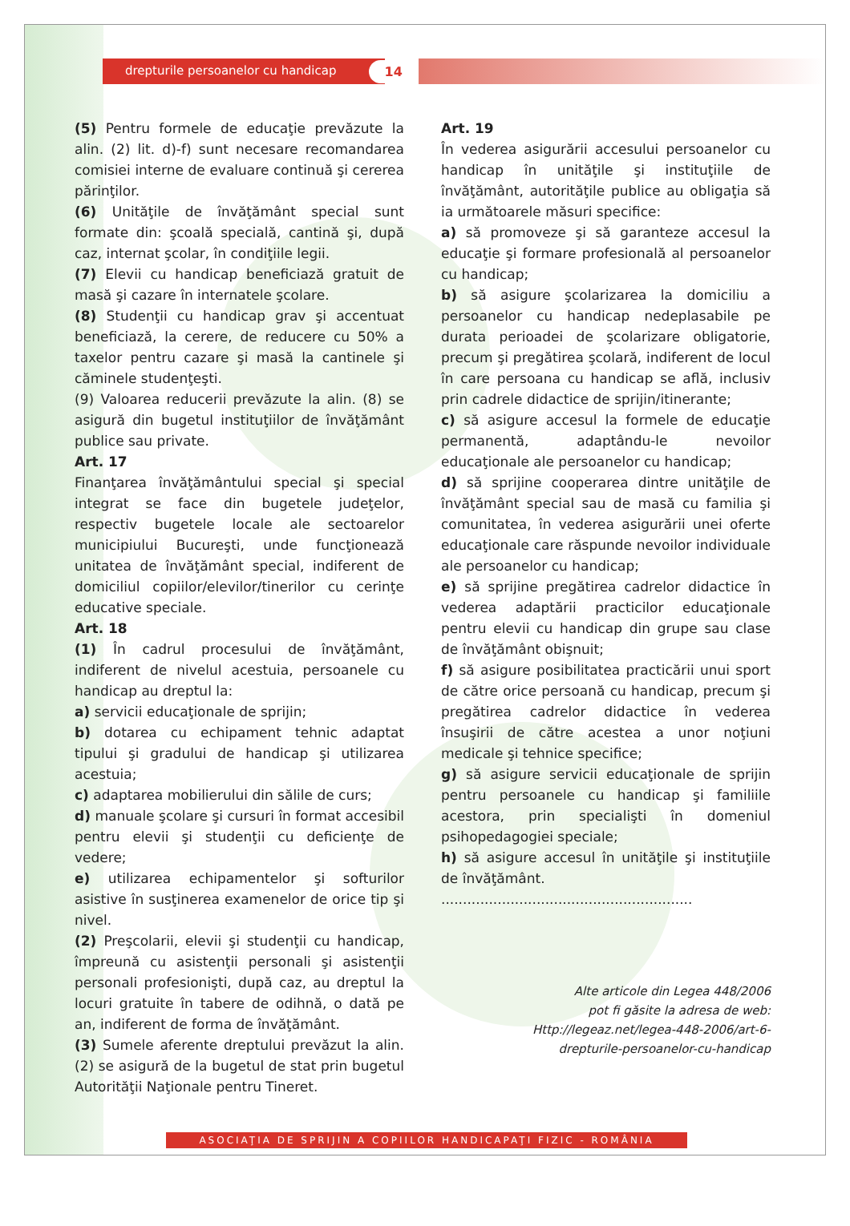drepturile persoanelor cu handicap 14
(5) Pentru formele de educaţie prevăzute la alin. (2) lit. d)-f) sunt necesare recomandarea comisiei interne de evaluare continuă şi cererea părinţilor.
(6) Unităţile de învăţământ special sunt formate din: şcoală specială, cantină şi, după caz, internat şcolar, în condiţiile legii.
(7) Elevii cu handicap beneficiază gratuit de masă şi cazare în internatele şcolare.
(8) Studenţii cu handicap grav şi accentuat beneficiază, la cerere, de reducere cu 50% a taxelor pentru cazare şi masă la cantinele şi căminele studenţeşti.
(9) Valoarea reducerii prevăzute la alin. (8) se asigură din bugetul instituţiilor de învăţământ publice sau private.
Art. 17
Finanţarea învăţământului special şi special integrat se face din bugetele judeţelor, respectiv bugetele locale ale sectoarelor municipiului Bucureşti, unde funcţionează unitatea de învăţământ special, indiferent de domiciliul copiilor/elevilor/tinerilor cu cerinţe educative speciale.
Art. 18
(1) În cadrul procesului de învăţământ, indiferent de nivelul acestuia, persoanele cu handicap au dreptul la:
a) servicii educaţionale de sprijin;
b) dotarea cu echipament tehnic adaptat tipului şi gradului de handicap şi utilizarea acestuia;
c) adaptarea mobilierului din sălile de curs;
d) manuale şcolare şi cursuri în format accesibil pentru elevii şi studenţii cu deficienţe de vedere;
e) utilizarea echipamentelor şi softurilor asistive în susţinerea examenelor de orice tip şi nivel.
(2) Preşcolarii, elevii şi studenţii cu handicap, împreună cu asistenţii personali şi asistenţii personali profesionişti, după caz, au dreptul la locuri gratuite în tabere de odihnă, o dată pe an, indiferent de forma de învăţământ.
(3) Sumele aferente dreptului prevăzut la alin. (2) se asigură de la bugetul de stat prin bugetul Autorităţii Naţionale pentru Tineret.
Art. 19
În vederea asigurării accesului persoanelor cu handicap în unităţile şi instituţiile de învăţământ, autorităţile publice au obligaţia să ia următoarele măsuri specifice:
a) să promoveze şi să garanteze accesul la educaţie şi formare profesională al persoanelor cu handicap;
b) să asigure şcolarizarea la domiciliu a persoanelor cu handicap nedeplasabile pe durata perioadei de şcolarizare obligatorie, precum şi pregătirea şcolară, indiferent de locul în care persoana cu handicap se află, inclusiv prin cadrele didactice de sprijin/itinerante;
c) să asigure accesul la formele de educaţie permanentă, adaptându-le nevoilor educaţionale ale persoanelor cu handicap;
d) să sprijine cooperarea dintre unităţile de învăţământ special sau de masă cu familia şi comunitatea, în vederea asigurării unei oferte educaţionale care răspunde nevoilor individuale ale persoanelor cu handicap;
e) să sprijine pregătirea cadrelor didactice în vederea adaptării practicilor educaţionale pentru elevii cu handicap din grupe sau clase de învăţământ obişnuit;
f) să asigure posibilitatea practicării unui sport de către orice persoană cu handicap, precum şi pregătirea cadrelor didactice în vederea însuşirii de către acestea a unor noţiuni medicale şi tehnice specifice;
g) să asigure servicii educaţionale de sprijin pentru persoanele cu handicap şi familiile acestora, prin specialişti în domeniul psihopedagogiei speciale;
h) să asigure accesul în unităţile şi instituţiile de învăţământ.
..........................................................
Alte articole din Legea 448/2006
pot fi găsite la adresa de web:
Http://legeaz.net/legea-448-2006/art-6-
drepturile-persoanelor-cu-handicap
ASOCIAŢIA DE SPRIJIN A COPIILOR HANDICAPAŢI FIZIC - ROMÂNIA